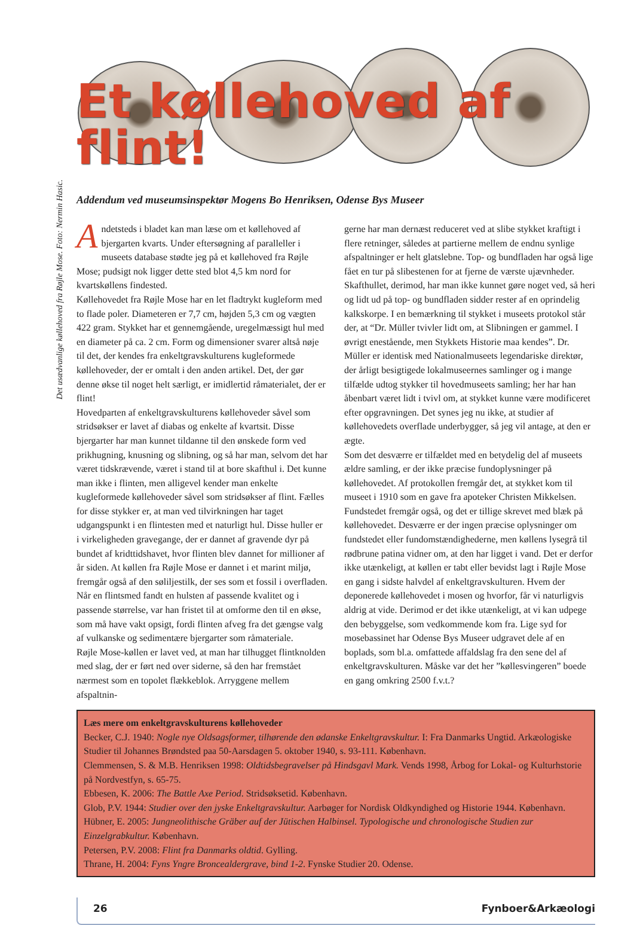Et køllehoved af flint!
Addendum ved museumsinspektør Mogens Bo Henriksen, Odense Bys Museer
Det usædvanlige køllehoved fra Røjle Mose. Foto: Nermin Hasic.
Andetsteds i bladet kan man læse om et køllehoved af bjergarten kvarts. Under eftersøgning af paralleller i museets database stødte jeg på et køllehoved fra Røjle Mose; pudsigt nok ligger dette sted blot 4,5 km nord for kvartskøllens findested.
Køllehovedet fra Røjle Mose har en let fladtrykt kugleform med to flade poler. Diameteren er 7,7 cm, højden 5,3 cm og vægten 422 gram. Stykket har et gennemgående, uregelmæssigt hul med en diameter på ca. 2 cm. Form og dimensioner svarer altså nøje til det, der kendes fra enkeltgravskulturens kugleformede køllehoveder, der er omtalt i den anden artikel. Det, der gør denne økse til noget helt særligt, er imidlertid råmaterialet, der er flint!
Hovedparten af enkeltgravskulturens køllehoveder såvel som stridsøkser er lavet af diabas og enkelte af kvartsit. Disse bjergarter har man kunnet tildanne til den ønskede form ved prikhugning, knusning og slibning, og så har man, selvom det har været tidskrævende, været i stand til at bore skafthul i. Det kunne man ikke i flinten, men alligevel kender man enkelte kugleformede køllehoveder såvel som stridsøkser af flint. Fælles for disse stykker er, at man ved tilvirkningen har taget udgangspunkt i en flintesten med et naturligt hul. Disse huller er i virkeligheden gravegange, der er dannet af gravende dyr på bundet af kridttidshavet, hvor flinten blev dannet for millioner af år siden. At køllen fra Røjle Mose er dannet i et marint miljø, fremgår også af den søliljestilk, der ses som et fossil i overfladen. Når en flintsmed fandt en hulsten af passende kvalitet og i passende størrelse, var han fristet til at omforme den til en økse, som må have vakt opsigt, fordi flinten afveg fra det gængse valg af vulkanske og sedimentære bjergarter som råmateriale.
Røjle Mose-køllen er lavet ved, at man har tilhugget flintknolden med slag, der er ført ned over siderne, så den har fremstået nærmest som en topolet flækkeblok. Arryggene mellem afspaltnin-
gerne har man dernæst reduceret ved at slibe stykket kraftigt i flere retninger, således at partierne mellem de endnu synlige afspaltninger er helt glatslebne. Top- og bundfladen har også lige fået en tur på slibestenen for at fjerne de værste ujævnheder. Skafthullet, derimod, har man ikke kunnet gøre noget ved, så heri og lidt ud på top- og bundfladen sidder rester af en oprindelig kalkskorpe. I en bemærkning til stykket i museets protokol står der, at “Dr. Müller tvivler lidt om, at Slibningen er gammel. I øvrigt enestående, men Stykkets Historie maa kendes”. Dr. Müller er identisk med Nationalmuseets legendariske direktør, der årligt besigtigede lokalmuseernes samlinger og i mange tilfælde udtog stykker til hovedmuseets samling; her har han åbenbart været lidt i tvivl om, at stykket kunne være modificeret efter opgravningen. Det synes jeg nu ikke, at studier af køllehovedets overflade underbygger, så jeg vil antage, at den er ægte.
Som det desværre er tilfældet med en betydelig del af museets ældre samling, er der ikke præcise fundoplysninger på køllehovedet. Af protokollen fremgår det, at stykket kom til museet i 1910 som en gave fra apoteker Christen Mikkelsen. Fundstedet fremgår også, og det er tillige skrevet med blæk på køllehovedet. Desværre er der ingen præcise oplysninger om fundstedet eller fundomstændighederne, men køllens lysegrå til rødbrune patina vidner om, at den har ligget i vand. Det er derfor ikke utænkeligt, at køllen er tabt eller bevidst lagt i Røjle Mose en gang i sidste halvdel af enkeltgravskulturen. Hvem der deponerede køllehovedet i mosen og hvorfor, får vi naturligvis aldrig at vide. Derimod er det ikke utænkeligt, at vi kan udpege den bebyggelse, som vedkommende kom fra. Lige syd for mosebassinet har Odense Bys Museer udgravet dele af en boplads, som bl.a. omfattede affaldslag fra den sene del af enkeltgravskulturen. Måske var det her ”køllesvingeren” boede en gang omkring 2500 f.v.t.?
Læs mere om enkeltgravskulturens køllehoveder
Becker, C.J. 1940: Nogle nye Oldsagsformer, tilhørende den ødanske Enkeltgravskultur. I: Fra Danmarks Ungtid. Arkæologiske Studier til Johannes Brøndsted paa 50-Aarsdagen 5. oktober 1940, s. 93-111. København.
Clemmensen, S. & M.B. Henriksen 1998: Oldtidsbegravelser på Hindsgavl Mark. Vends 1998, Årbog for Lokal- og Kulturhstorie på Nordvestfyn, s. 65-75.
Ebbesen, K. 2006: The Battle Axe Period. Stridsøksetid. København.
Glob, P.V. 1944: Studier over den jyske Enkeltgravskultur. Aarbøger for Nordisk Oldkyndighed og Historie 1944. København.
Hübner, E. 2005: Jungneolithische Gräber auf der Jütischen Halbinsel. Typologische und chronologische Studien zur Einzelgrabkultur. København.
Petersen, P.V. 2008: Flint fra Danmarks oldtid. Gylling.
Thrane, H. 2004: Fyns Yngre Broncealdergrave, bind 1-2. Fynske Studier 20. Odense.
26 Fynboer&Arkæologi